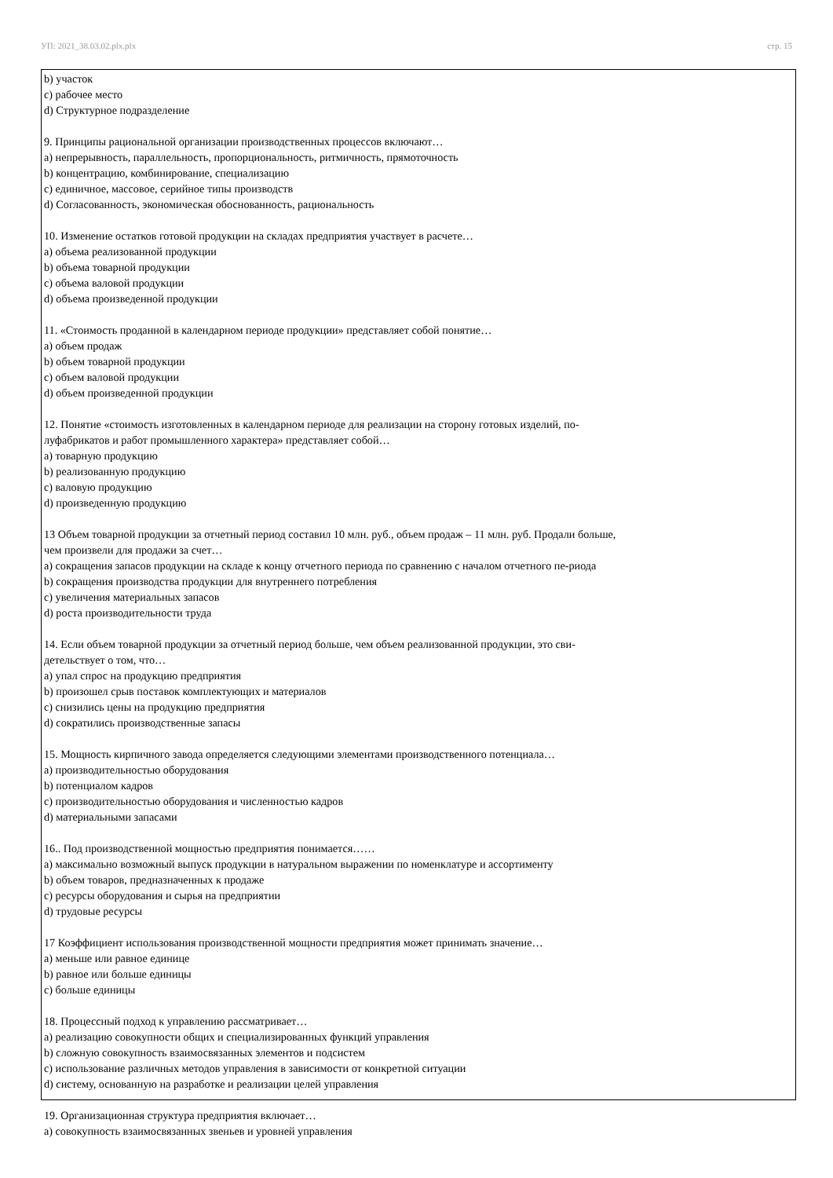УП: 2021_38.03.02.plx.plx стр. 15
b) участок
c) рабочее место
d) Структурное подразделение
9. Принципы рациональной организации производственных процессов включают…
a) непрерывность, параллельность, пропорциональность, ритмичность, прямоточность
b) концентрацию, комбинирование, специализацию
c) единичное, массовое, серийное типы производств
d) Согласованность, экономическая обоснованность, рациональность
10. Изменение остатков готовой продукции на складах предприятия участвует в расчете…
a) объема реализованной продукции
b) объема товарной продукции
c) объема валовой продукции
d) объема произведенной продукции
11. «Стоимость проданной в календарном периоде продукции» представляет собой понятие…
a) объем продаж
b) объем товарной продукции
c) объем валовой продукции
d) объем произведенной продукции
12. Понятие «стоимость изготовленных в календарном периоде для реализации на сторону готовых изделий, по-
луфабрикатов и работ промышленного характера» представляет собой…
a) товарную продукцию
b) реализованную продукцию
c) валовую продукцию
d) произведенную продукцию
13 Объем товарной продукции за отчетный период составил 10 млн. руб., объем продаж – 11 млн. руб. Продали больше,
чем произвели для продажи за счет…
a) сокращения запасов продукции на складе к концу отчетного периода по сравнению с началом отчетного пе-риода
b) сокращения производства продукции для внутреннего потребления
c) увеличения материальных запасов
d) роста производительности труда
14. Если объем товарной продукции за отчетный период больше, чем объем реализованной продукции, это сви-
детельствует о том, что…
a) упал спрос на продукцию предприятия
b) произошел срыв поставок комплектующих и материалов
c) снизились цены на продукцию предприятия
d) сократились производственные запасы
15. Мощность кирпичного завода определяется следующими элементами производственного потенциала…
a) производительностью оборудования
b) потенциалом кадров
c) производительностью оборудования и численностью кадров
d) материальными запасами
16.. Под производственной мощностью предприятия понимается……
a) максимально возможный выпуск продукции в натуральном выражении по номенклатуре и ассортименту
b) объем товаров, предназначенных к продаже
c) ресурсы оборудования и сырья на предприятии
d) трудовые ресурсы
17 Коэффициент использования производственной мощности предприятия может принимать значение…
a) меньше или равное единице
b) равное или больше единицы
c) больше единицы
18. Процессный подход к управлению рассматривает…
a) реализацию совокупности общих и специализированных функций управления
b) сложную совокупность взаимосвязанных элементов и подсистем
c) использование различных методов управления в зависимости от конкретной ситуации
d) систему, основанную на разработке и реализации целей управления
19. Организационная структура предприятия включает…
a) совокупность взаимосвязанных звеньев и уровней управления